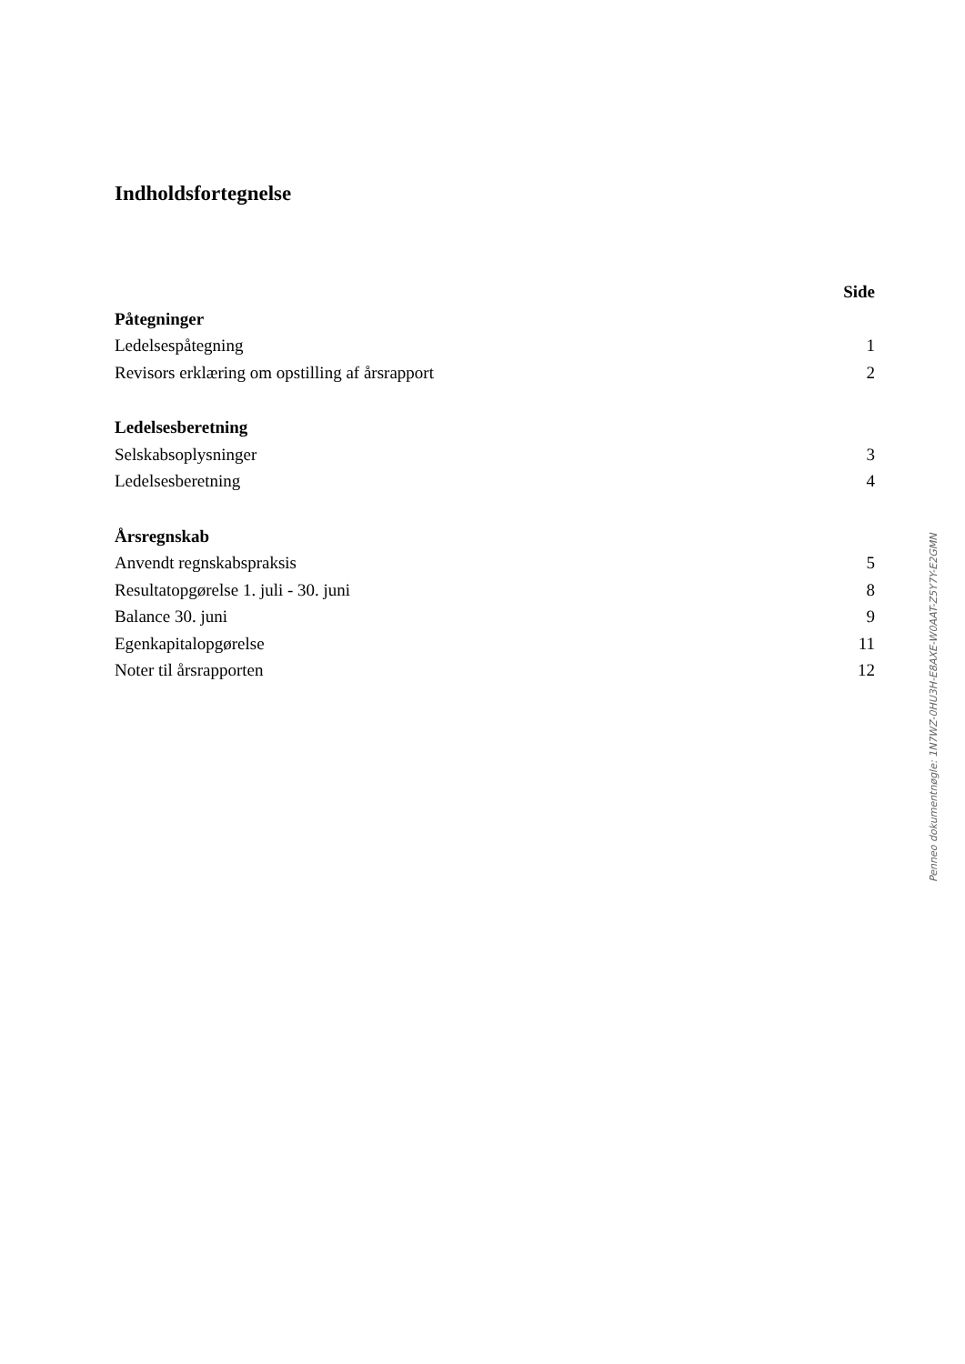Indholdsfortegnelse
Side
Påtegninger
Ledelsespåtegning 1
Revisors erklæring om opstilling af årsrapport 2
Ledelsesberetning
Selskabsoplysninger 3
Ledelsesberetning 4
Årsregnskab
Anvendt regnskabspraksis 5
Resultatopgørelse 1. juli - 30. juni 8
Balance 30. juni 9
Egenkapitalopgørelse 11
Noter til årsrapporten 12
Penneo dokumentnøgle: 1N7WZ-0HU3H-E8AXE-W0AAT-Z5Y7Y-E2GMN